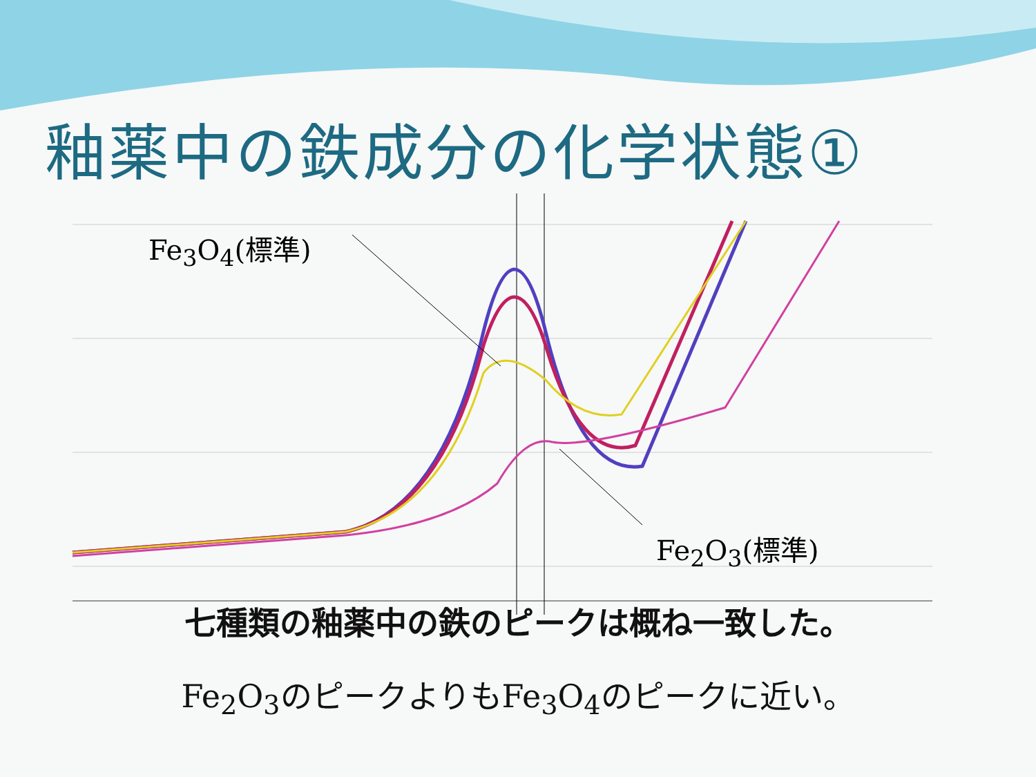釉薬中の鉄成分の化学状態①
Fe<sub>3</sub>O<sub>4</sub>(標準)
Fe<sub>2</sub>O<sub>3</sub>(標準)
七種類の釉薬中の鉄のピークは概ね一致した。
Fe<sub>2</sub>O<sub>3</sub>のピークよりもFe<sub>3</sub>O<sub>4</sub>のピークに近い。